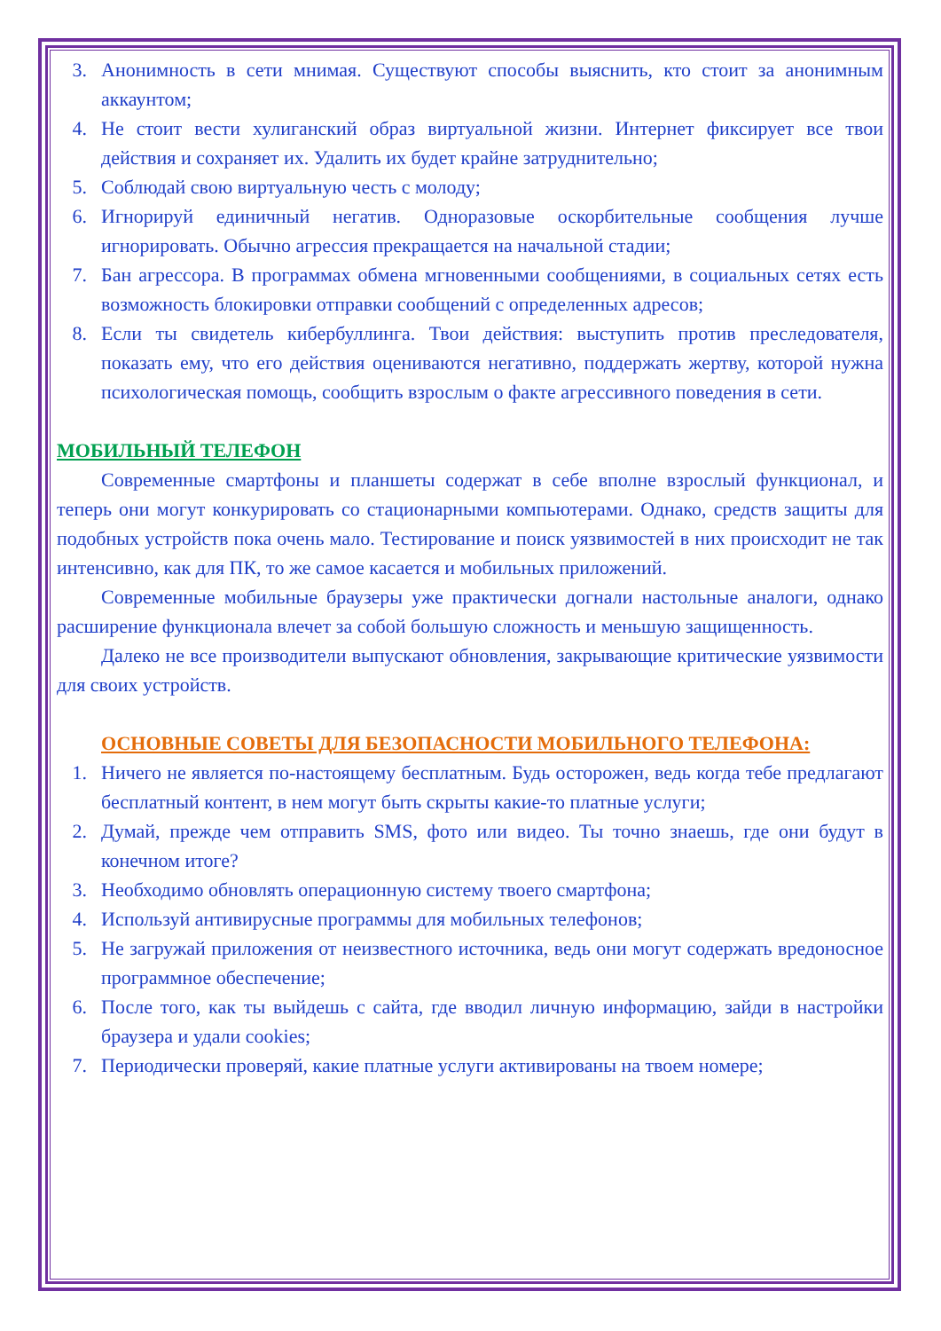3. Анонимность в сети мнимая. Существуют способы выяснить, кто стоит за анонимным аккаунтом;
4. Не стоит вести хулиганский образ виртуальной жизни. Интернет фиксирует все твои действия и сохраняет их. Удалить их будет крайне затруднительно;
5. Соблюдай свою виртуальную честь с молоду;
6. Игнорируй единичный негатив. Одноразовые оскорбительные сообщения лучше игнорировать. Обычно агрессия прекращается на начальной стадии;
7. Бан агрессора. В программах обмена мгновенными сообщениями, в социальных сетях есть возможность блокировки отправки сообщений с определенных адресов;
8. Если ты свидетель кибербуллинга. Твои действия: выступить против преследователя, показать ему, что его действия оцениваются негативно, поддержать жертву, которой нужна психологическая помощь, сообщить взрослым о факте агрессивного поведения в сети.
МОБИЛЬНЫЙ ТЕЛЕФОН
Современные смартфоны и планшеты содержат в себе вполне взрослый функционал, и теперь они могут конкурировать со стационарными компьютерами. Однако, средств защиты для подобных устройств пока очень мало. Тестирование и поиск уязвимостей в них происходит не так интенсивно, как для ПК, то же самое касается и мобильных приложений.
Современные мобильные браузеры уже практически догнали настольные аналоги, однако расширение функционала влечет за собой большую сложность и меньшую защищенность.
Далеко не все производители выпускают обновления, закрывающие критические уязвимости для своих устройств.
ОСНОВНЫЕ СОВЕТЫ ДЛЯ БЕЗОПАСНОСТИ МОБИЛЬНОГО ТЕЛЕФОНА:
1. Ничего не является по-настоящему бесплатным. Будь осторожен, ведь когда тебе предлагают бесплатный контент, в нем могут быть скрыты какие-то платные услуги;
2. Думай, прежде чем отправить SMS, фото или видео. Ты точно знаешь, где они будут в конечном итоге?
3. Необходимо обновлять операционную систему твоего смартфона;
4. Используй антивирусные программы для мобильных телефонов;
5. Не загружай приложения от неизвестного источника, ведь они могут содержать вредоносное программное обеспечение;
6. После того, как ты выйдешь с сайта, где вводил личную информацию, зайди в настройки браузера и удали cookies;
7. Периодически проверяй, какие платные услуги активированы на твоем номере;